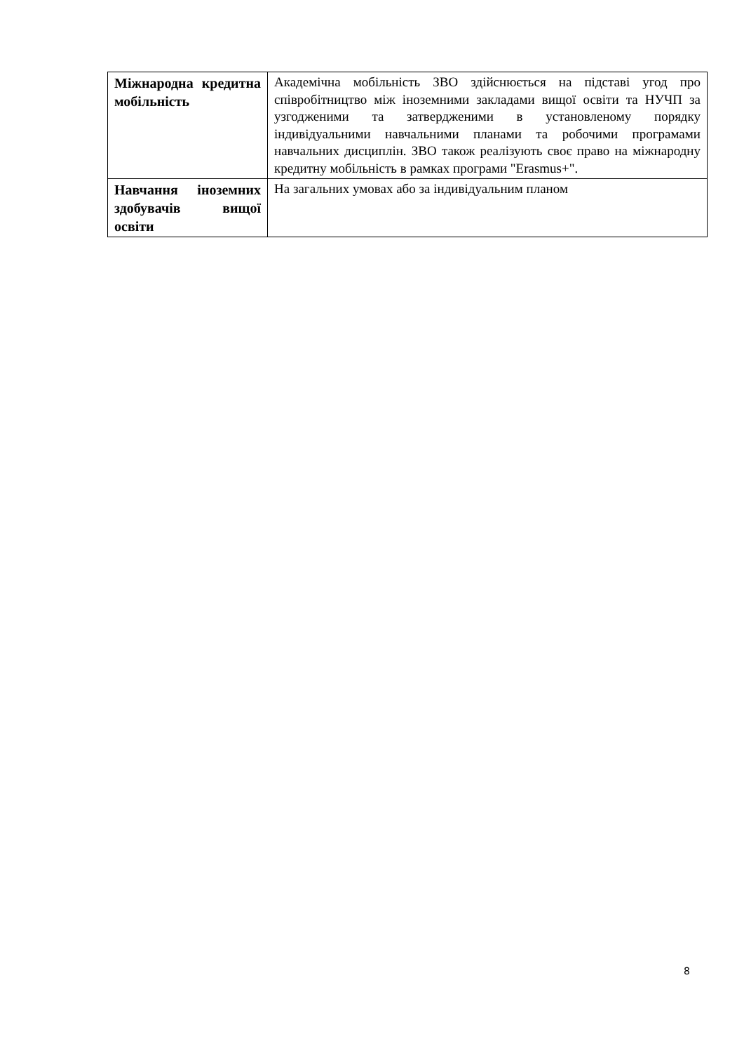| Міжнародна кредитна мобільність | Академічна мобільність ЗВО здійснюється на підставі угод про співробітництво між іноземними закладами вищої освіти та НУЧП за узгодженими та затвердженими в установленому порядку індивідуальними навчальними планами та робочими програмами навчальних дисциплін. ЗВО також реалізують своє право на міжнародну кредитну мобільність в рамках програми "Erasmus+". |
| Навчання іноземних здобувачів вищої освіти | На загальних умовах або за індивідуальним планом |
8